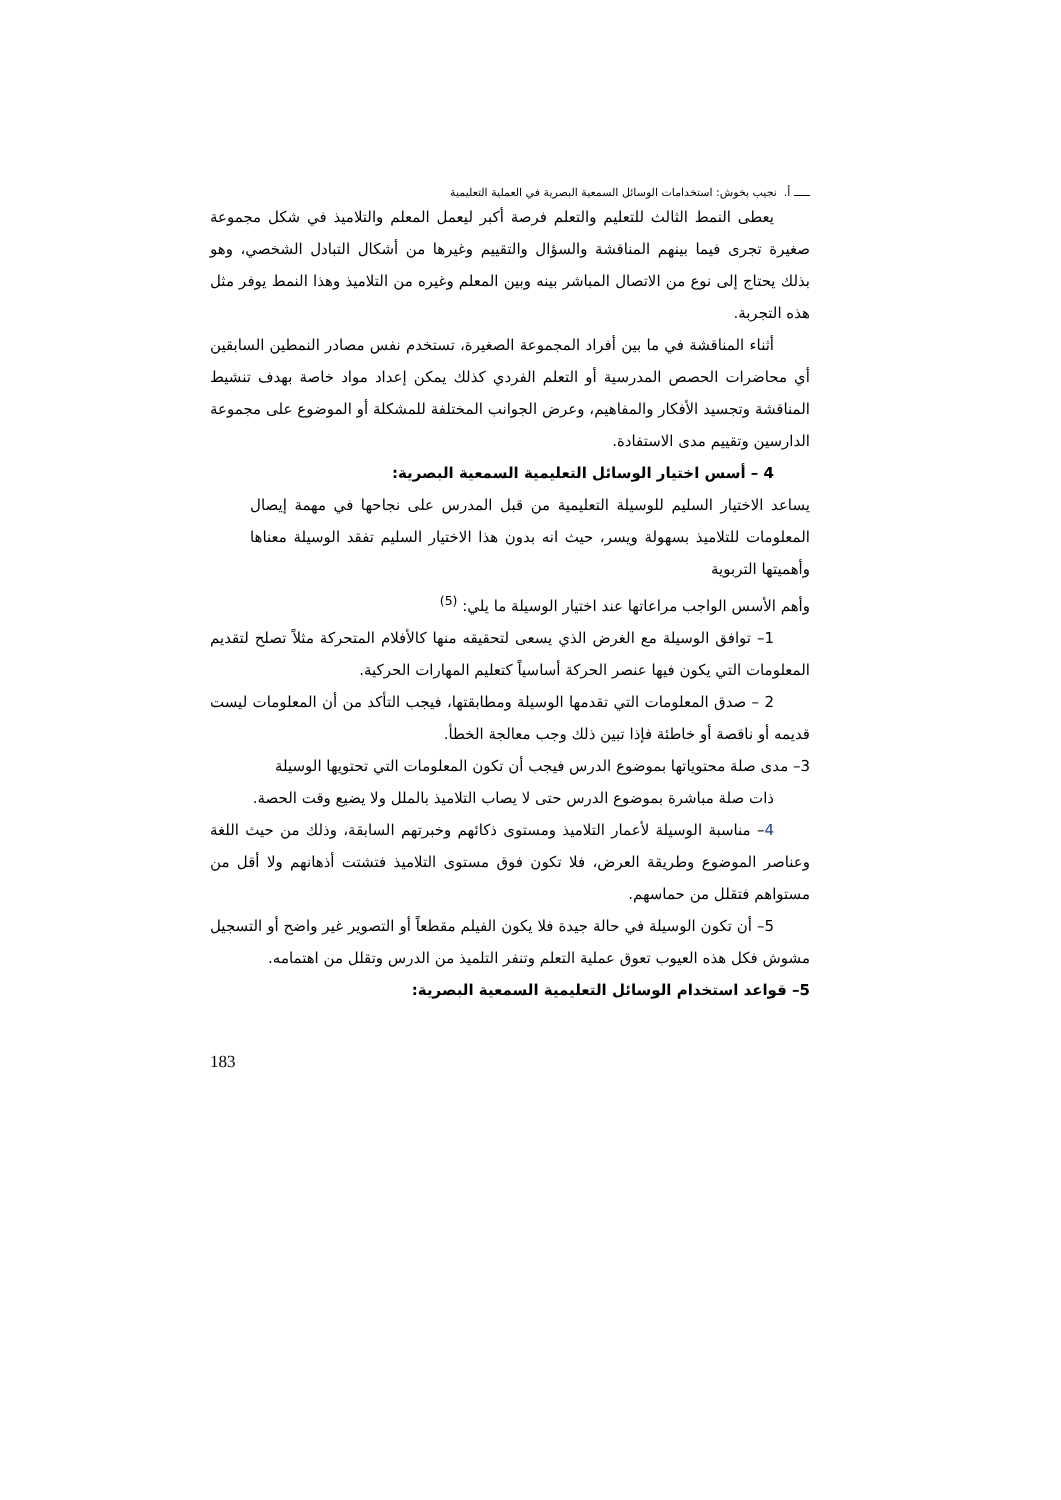ـــــ أ. نجيب بخوش: استخدامات الوسائل السمعية البصرية في العملية التعليمية
يعطى النمط الثالث للتعليم والتعلم فرصة أكبر ليعمل المعلم والتلاميذ في شكل مجموعة صغيرة تجرى فيما بينهم المناقشة والسؤال والتقييم وغيرها من أشكال التبادل الشخصي، وهو بذلك يحتاج إلى نوع من الاتصال المباشر بينه وبين المعلم وغيره من التلاميذ وهذا النمط يوفر مثل هذه التجربة.
أثناء المناقشة في ما بين أفراد المجموعة الصغيرة، تستخدم نفس مصادر النمطين السابقين أي محاضرات الحصص المدرسية أو التعلم الفردي كذلك يمكن إعداد مواد خاصة بهدف تنشيط المناقشة وتجسيد الأفكار والمفاهيم، وعرض الجوانب المختلفة للمشكلة أو الموضوع على مجموعة الدارسين وتقييم مدى الاستفادة.
4 – أسس اختيار الوسائل التعليمية السمعية البصرية:
يساعد الاختيار السليم للوسيلة التعليمية من قبل المدرس على نجاحها في مهمة إيصال المعلومات للتلاميذ بسهولة ويسر، حيث انه بدون هذا الاختيار السليم تفقد الوسيلة معناها وأهميتها التربوية
وأهم الأسس الواجب مراعاتها عند اختيار الوسيلة ما يلي: <sup>(5)</sup>
1– توافق الوسيلة مع الغرض الذي يسعى لتحقيقه منها كالأفلام المتحركة مثلاً تصلح لتقديم المعلومات التي يكون فيها عنصر الحركة أساسياً كتعليم المهارات الحركية.
2 – صدق المعلومات التي تقدمها الوسيلة ومطابقتها، فيجب التأكد من أن المعلومات ليست قديمه أو ناقصة أو خاطئة فإذا تبين ذلك وجب معالجة الخطأ.
3– مدى صلة محتوياتها بموضوع الدرس فيجب أن تكون المعلومات التي تحتويها الوسيلة
ذات صلة مباشرة بموضوع الدرس حتى لا يصاب التلاميذ بالملل ولا يضيع وقت الحصة.
4– مناسبة الوسيلة لأعمار التلاميذ ومستوى ذكائهم وخبرتهم السابقة، وذلك من حيث اللغة وعناصر الموضوع وطريقة العرض، فلا تكون فوق مستوى التلاميذ فتشتت أذهانهم ولا أقل من مستواهم فتقلل من حماسهم.
5– أن تكون الوسيلة في حالة جيدة فلا يكون الفيلم مقطعاً أو التصوير غير واضح أو التسجيل مشوش فكل هذه العيوب تعوق عملية التعلم وتنفر التلميذ من الدرس وتقلل من اهتمامه.
5– قواعد استخدام الوسائل التعليمية السمعية البصرية:
183